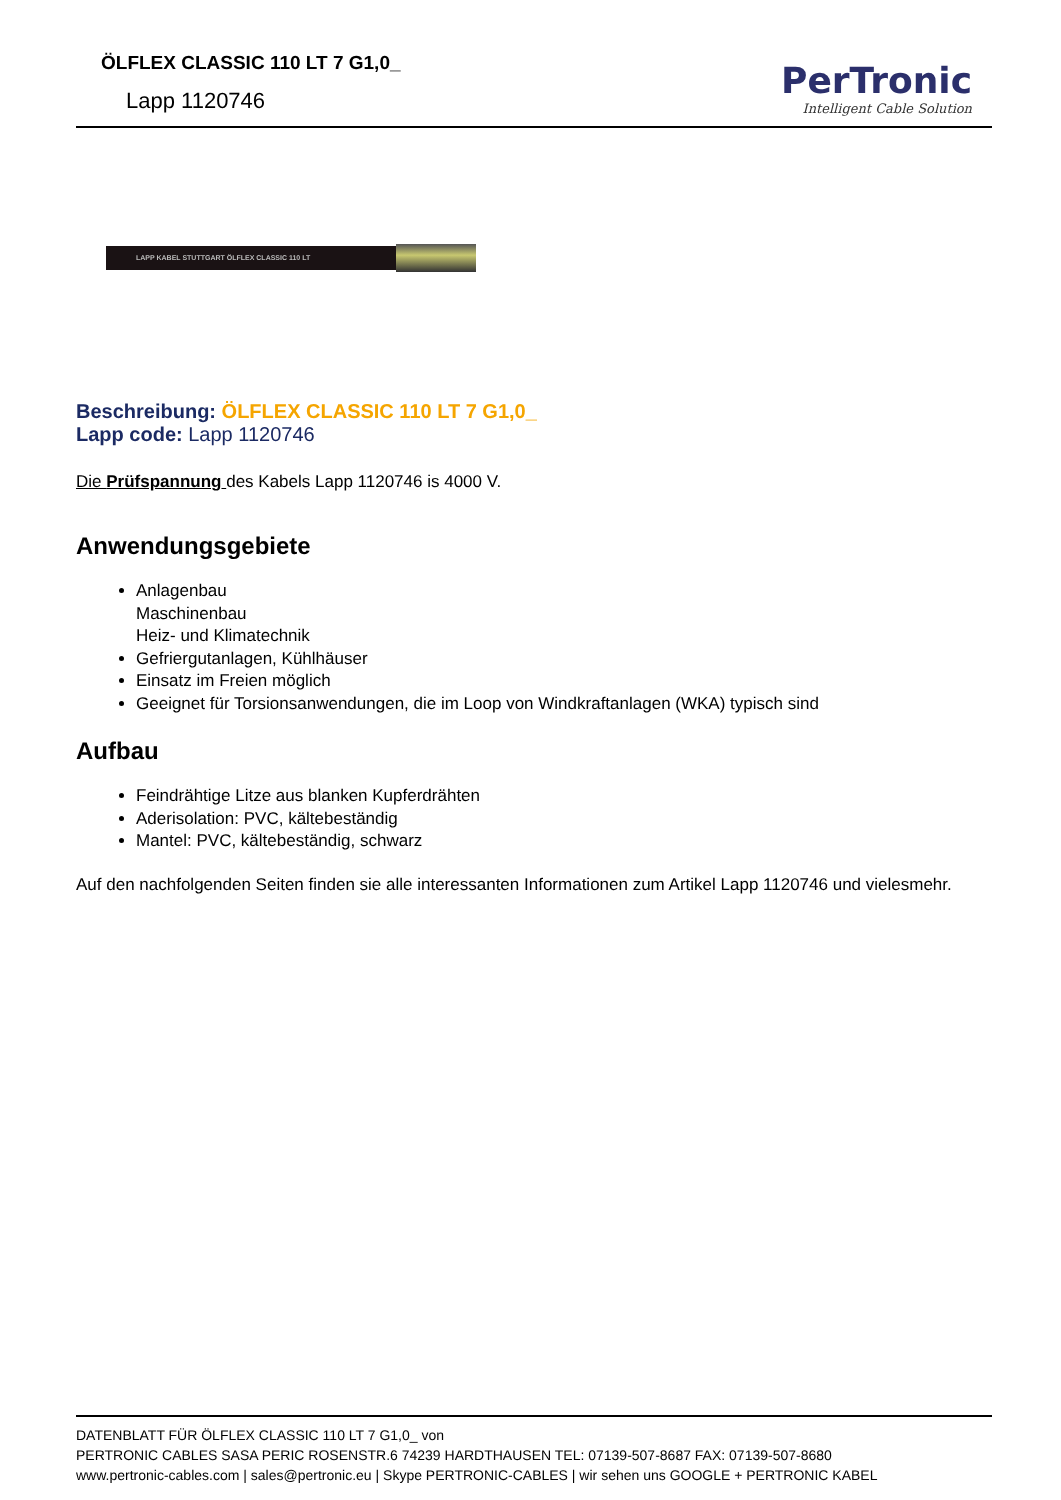ÖLFLEX CLASSIC 110 LT 7 G1,0_
Lapp 1120746
PerTronic
Intelligent Cable Solution
LAPP KABEL STUTTGART ÖLFLEX CLASSIC 110 LT
Beschreibung: ÖLFLEX CLASSIC 110 LT 7 G1,0_
Lapp code: Lapp 1120746
Die Prüfspannung des Kabels Lapp 1120746 is 4000 V.
Anwendungsgebiete
Anlagenbau
Maschinenbau
Heiz- und Klimatechnik
Gefriergutanlagen, Kühlhäuser
Einsatz im Freien möglich
Geeignet für Torsionsanwendungen, die im Loop von Windkraftanlagen (WKA) typisch sind
Aufbau
Feindrähtige Litze aus blanken Kupferdrähten
Aderisolation: PVC, kältebeständig
Mantel: PVC, kältebeständig, schwarz
Auf den nachfolgenden Seiten finden sie alle interessanten Informationen zum Artikel Lapp 1120746 und vielesmehr.
DATENBLATT FÜR ÖLFLEX CLASSIC 110 LT 7 G1,0_ von
PERTRONIC CABLES SASA PERIC ROSENSTR.6 74239 HARDTHAUSEN TEL: 07139-507-8687 FAX: 07139-507-8680
www.pertronic-cables.com | sales@pertronic.eu | Skype PERTRONIC-CABLES | wir sehen uns GOOGLE + PERTRONIC KABEL